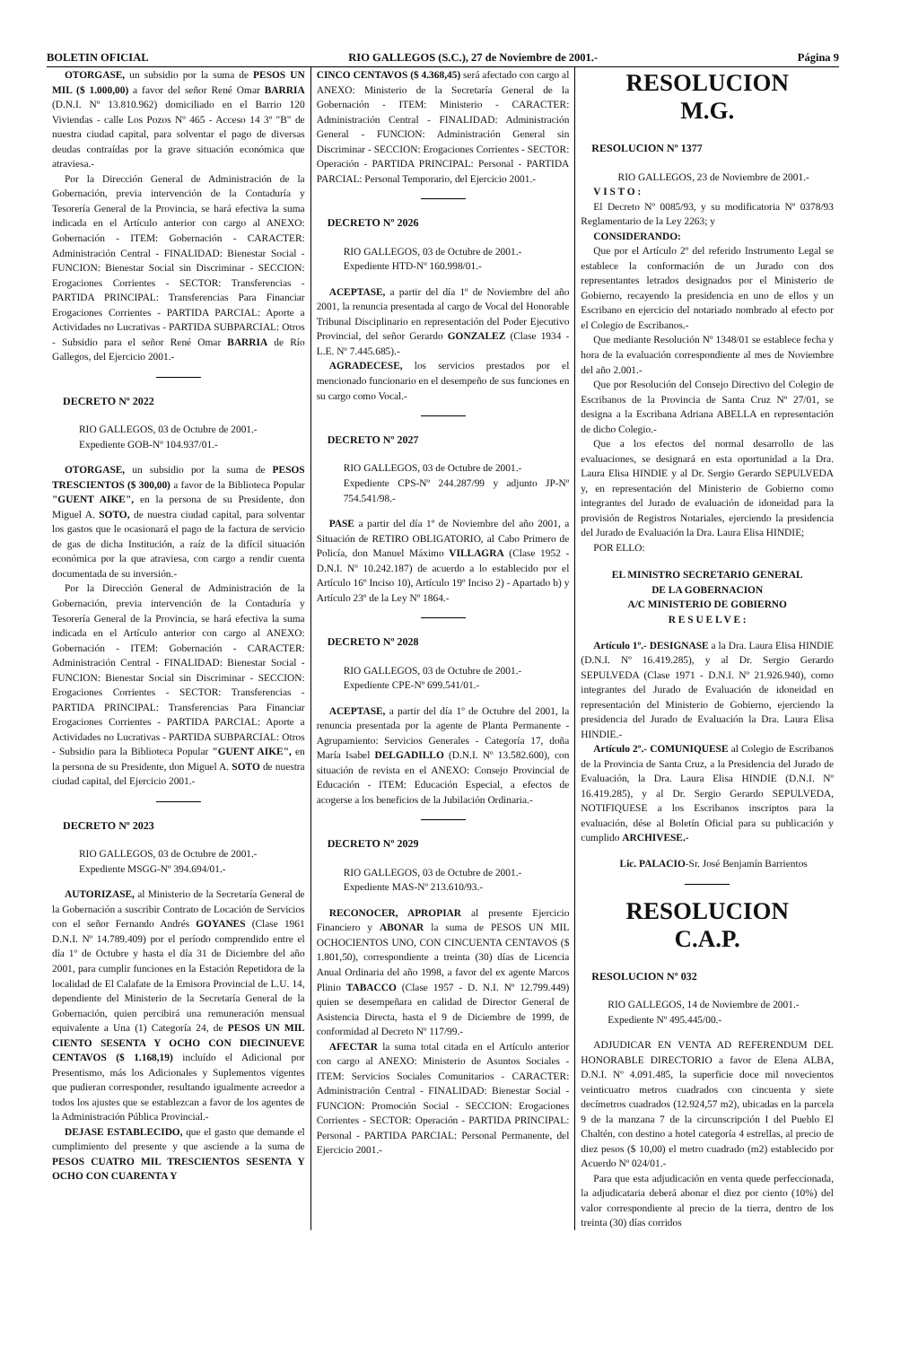BOLETIN OFICIAL RIO GALLEGOS (S.C.), 27 de Noviembre de 2001.- Página 9
OTORGASE, un subsidio por la suma de PESOS UN MIL ($ 1.000,00) a favor del señor René Omar BARRIA (D.N.I. Nº 13.810.962) domiciliado en el Barrio 120 Viviendas - calle Los Pozos Nº 465 - Acceso 14 3º "B" de nuestra ciudad capital, para solventar el pago de diversas deudas contraídas por la grave situación económica que atraviesa.-
Por la Dirección General de Administración de la Gobernación, previa intervención de la Contaduría y Tesorería General de la Provincia, se hará efectiva la suma indicada en el Artículo anterior con cargo al ANEXO: Gobernación - ITEM: Gobernación - CARACTER: Administración Central - FINALIDAD: Bienestar Social - FUNCION: Bienestar Social sin Discriminar - SECCION: Erogaciones Corrientes - SECTOR: Transferencias - PARTIDA PRINCIPAL: Transferencias Para Financiar Erogaciones Corrientes - PARTIDA PARCIAL: Aporte a Actividades no Lucrativas - PARTIDA SUBPARCIAL: Otros - Subsidio para el señor René Omar BARRIA de Río Gallegos, del Ejercicio 2001.-
DECRETO Nº 2022
RIO GALLEGOS, 03 de Octubre de 2001.-
Expediente GOB-Nº 104.937/01.-
OTORGASE, un subsidio por la suma de PESOS TRESCIENTOS ($ 300,00) a favor de la Biblioteca Popular "GUENT AIKE", en la persona de su Presidente, don Miguel A. SOTO, de nuestra ciudad capital, para solventar los gastos que le ocasionará el pago de la factura de servicio de gas de dicha Institución, a raíz de la difícil situación económica por la que atraviesa, con cargo a rendir cuenta documentada de su inversión.-
Por la Dirección General de Administración de la Gobernación, previa intervención de la Contaduría y Tesorería General de la Provincia, se hará efectiva la suma indicada en el Artículo anterior con cargo al ANEXO: Gobernación - ITEM: Gobernación - CARACTER: Administración Central - FINALIDAD: Bienestar Social - FUNCION: Bienestar Social sin Discriminar - SECCION: Erogaciones Corrientes - SECTOR: Transferencias - PARTIDA PRINCIPAL: Transferencias Para Financiar Erogaciones Corrientes - PARTIDA PARCIAL: Aporte a Actividades no Lucrativas - PARTIDA SUBPARCIAL: Otros - Subsidio para la Biblioteca Popular "GUENT AIKE", en la persona de su Presidente, don Miguel A. SOTO de nuestra ciudad capital, del Ejercicio 2001.-
DECRETO Nº 2023
RIO GALLEGOS, 03 de Octubre de 2001.-
Expediente MSGG-Nº 394.694/01.-
AUTORIZASE, al Ministerio de la Secretaría General de la Gobernación a suscribir Contrato de Locación de Servicios con el señor Fernando Andrés GOYANES (Clase 1961 D.N.I. Nº 14.789.409) por el período comprendido entre el día 1º de Octubre y hasta el día 31 de Diciembre del año 2001, para cumplir funciones en la Estación Repetidora de la localidad de El Calafate de la Emisora Provincial de L.U. 14, dependiente del Ministerio de la Secretaría General de la Gobernación, quien percibirá una remuneración mensual equivalente a Una (1) Categoría 24, de PESOS UN MIL CIENTO SESENTA Y OCHO CON DIECINUEVE CENTAVOS ($ 1.168,19) incluído el Adicional por Presentismo, más los Adicionales y Suplementos vigentes que pudieran corresponder, resultando igualmente acreedor a todos los ajustes que se establezcan a favor de los agentes de la Administración Pública Provincial.-
DEJASE ESTABLECIDO, que el gasto que demande el cumplimiento del presente y que asciende a la suma de PESOS CUATRO MIL TRESCIENTOS SESENTA Y OCHO CON CUARENTA Y
CINCO CENTAVOS ($ 4.368,45) será afectado con cargo al ANEXO: Ministerio de la Secretaría General de la Gobernación - ITEM: Ministerio - CARACTER: Administración Central - FINALIDAD: Administración General - FUNCION: Administración General sin Discriminar - SECCION: Erogaciones Corrientes - SECTOR: Operación - PARTIDA PRINCIPAL: Personal - PARTIDA PARCIAL: Personal Temporario, del Ejercicio 2001.-
DECRETO Nº 2026
RIO GALLEGOS, 03 de Octubre de 2001.-
Expediente HTD-Nº 160.998/01.-
ACEPTASE, a partir del día 1º de Noviembre del año 2001, la renuncia presentada al cargo de Vocal del Honorable Tribunal Disciplinario en representación del Poder Ejecutivo Provincial, del señor Gerardo GONZALEZ (Clase 1934 - L.E. Nº 7.445.685).-
AGRADECESE, los servicios prestados por el mencionado funcionario en el desempeño de sus funciones en su cargo como Vocal.-
DECRETO Nº 2027
RIO GALLEGOS, 03 de Octubre de 2001.-
Expediente CPS-Nº 244.287/99 y adjunto JP-Nº 754.541/98.-
PASE a partir del día 1º de Noviembre del año 2001, a Situación de RETIRO OBLIGATORIO, al Cabo Primero de Policía, don Manuel Máximo VILLAGRA (Clase 1952 - D.N.I. Nº 10.242.187) de acuerdo a lo establecido por el Artículo 16º Inciso 10), Artículo 19º Inciso 2) - Apartado b) y Artículo 23º de la Ley Nº 1864.-
DECRETO Nº 2028
RIO GALLEGOS, 03 de Octubre de 2001.-
Expediente CPE-Nº 699.541/01.-
ACEPTASE, a partir del día 1º de Octubre del 2001, la renuncia presentada por la agente de Planta Permanente - Agrupamiento: Servicios Generales - Categoría 17, doña María Isabel DELGADILLO (D.N.I. Nº 13.582.600), con situación de revista en el ANEXO: Consejo Provincial de Educación - ITEM: Educación Especial, a efectos de acogerse a los beneficios de la Jubilación Ordinaria.-
DECRETO Nº 2029
RIO GALLEGOS, 03 de Octubre de 2001.-
Expediente MAS-Nº 213.610/93.-
RECONOCER, APROPIAR al presente Ejercicio Financiero y ABONAR la suma de PESOS UN MIL OCHOCIENTOS UNO, CON CINCUENTA CENTAVOS ($ 1.801,50), correspondiente a treinta (30) días de Licencia Anual Ordinaria del año 1998, a favor del ex agente Marcos Plinio TABACCO (Clase 1957 - D. N.I. Nº 12.799.449) quien se desempeñara en calidad de Director General de Asistencia Directa, hasta el 9 de Diciembre de 1999, de conformidad al Decreto Nº 117/99.-
AFECTAR la suma total citada en el Artículo anterior con cargo al ANEXO: Ministerio de Asuntos Sociales - ITEM: Servicios Sociales Comunitarios - CARACTER: Administración Central - FINALIDAD: Bienestar Social - FUNCION: Promoción Social - SECCION: Erogaciones Corrientes - SECTOR: Operación - PARTIDA PRINCIPAL: Personal - PARTIDA PARCIAL: Personal Permanente, del Ejercicio 2001.-
RESOLUCION
M.G.
RESOLUCION Nº 1377
RIO GALLEGOS, 23 de Noviembre de 2001.-
V I S T O :
El Decreto Nº 0085/93, y su modificatoria Nº 0378/93 Reglamentario de la Ley 2263; y
CONSIDERANDO:
Que por el Artículo 2º del referido Instrumento Legal se establece la conformación de un Jurado con dos representantes letrados designados por el Ministerio de Gobierno, recayendo la presidencia en uno de ellos y un Escribano en ejercicio del notariado nombrado al efecto por el Colegio de Escribanos.-
Que mediante Resolución Nº 1348/01 se establece fecha y hora de la evaluación correspondiente al mes de Noviembre del año 2.001.-
Que por Resolución del Consejo Directivo del Colegio de Escribanos de la Provincia de Santa Cruz Nº 27/01, se designa a la Escribana Adriana ABELLA en representación de dicho Colegio.-
Que a los efectos del normal desarrollo de las evaluaciones, se designará en esta oportunidad a la Dra. Laura Elisa HINDIE y al Dr. Sergio Gerardo SEPULVEDA y, en representación del Ministerio de Gobierno como integrantes del Jurado de evaluación de idoneidad para la provisión de Registros Notariales, ejerciendo la presidencia del Jurado de Evaluación la Dra. Laura Elisa HINDIE;
POR ELLO:
EL MINISTRO SECRETARIO GENERAL
DE LA GOBERNACION
A/C MINISTERIO DE GOBIERNO
R E S U E L V E :
Artículo 1º.- DESIGNASE a la Dra. Laura Elisa HINDIE (D.N.I. Nº 16.419.285), y al Dr. Sergio Gerardo SEPULVEDA (Clase 1971 - D.N.I. Nº 21.926.940), como integrantes del Jurado de Evaluación de idoneidad en representación del Ministerio de Gobierno, ejerciendo la presidencia del Jurado de Evaluación la Dra. Laura Elisa HINDIE.-
Artículo 2º.- COMUNIQUESE al Colegio de Escribanos de la Provincia de Santa Cruz, a la Presidencia del Jurado de Evaluación, la Dra. Laura Elisa HINDIE (D.N.I. Nº 16.419.285), y al Dr. Sergio Gerardo SEPULVEDA, NOTIFIQUESE a los Escribanos inscriptos para la evaluación, dése al Boletín Oficial para su publicación y cumplido ARCHIVESE.-
Lic. PALACIO-Sr. José Benjamín Barrientos
RESOLUCION
C.A.P.
RESOLUCION Nº 032
RIO GALLEGOS, 14 de Noviembre de 2001.-
Expediente Nº 495.445/00.-
ADJUDICAR EN VENTA AD REFERENDUM DEL HONORABLE DIRECTORIO a favor de Elena ALBA, D.N.I. Nº 4.091.485, la superficie doce mil novecientos veinticuatro metros cuadrados con cincuenta y siete decímetros cuadrados (12.924,57 m2), ubicadas en la parcela 9 de la manzana 7 de la circunscripción I del Pueblo El Chaltén, con destino a hotel categoría 4 estrellas, al precio de diez pesos ($ 10,00) el metro cuadrado (m2) establecido por Acuerdo Nº 024/01.-
Para que esta adjudicación en venta quede perfeccionada, la adjudicataria deberá abonar el diez por ciento (10%) del valor correspondiente al precio de la tierra, dentro de los treinta (30) días corridos